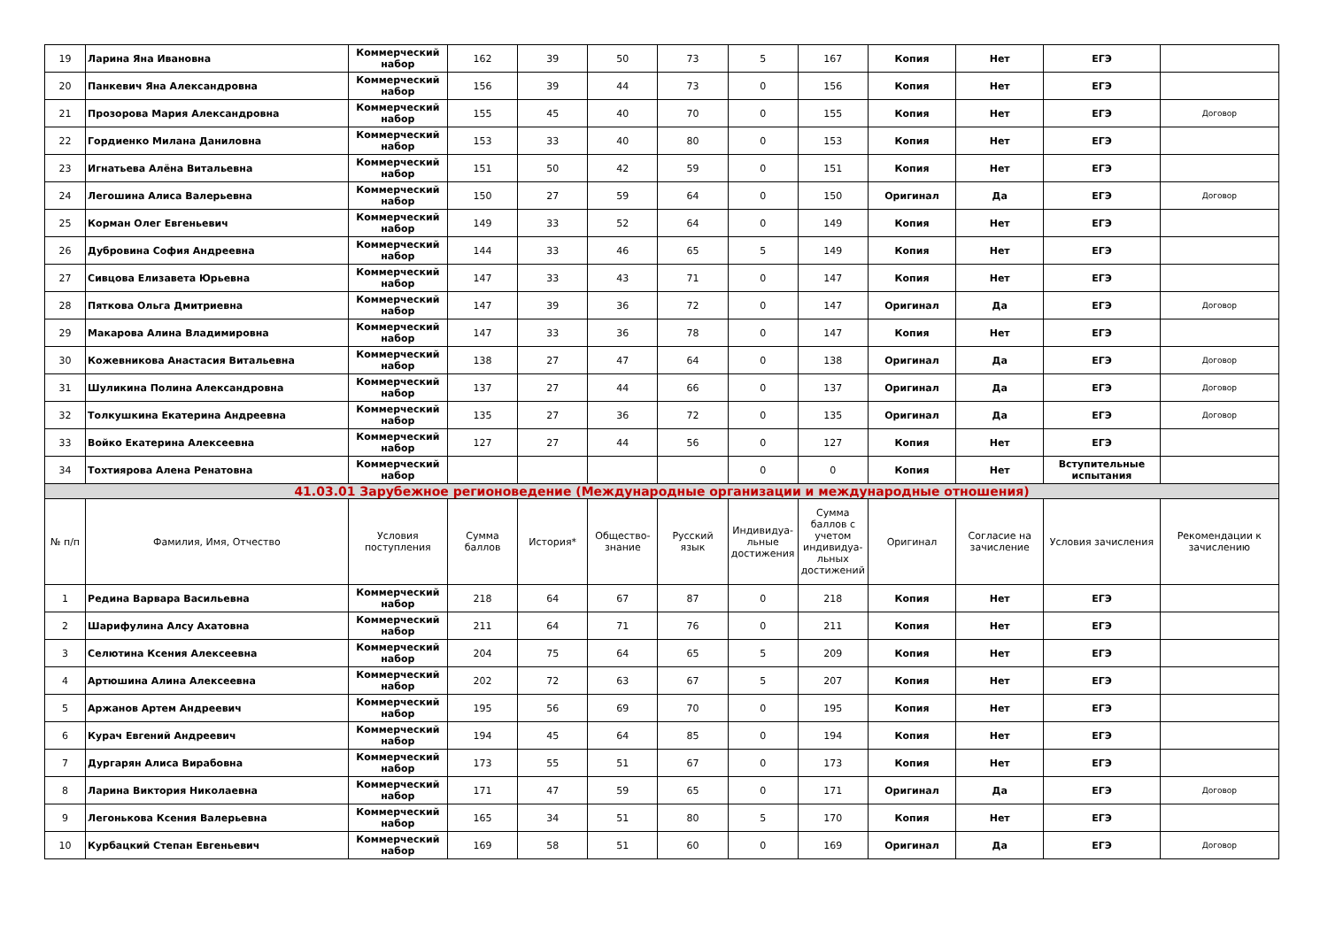| 19 | Ларина Яна Ивановна | Коммерческий набор | 162 | 39 | 50 | 73 | 5 | 167 | Копия | Нет | ЕГЭ | |
| 20 | Панкевич Яна Александровна | Коммерческий набор | 156 | 39 | 44 | 73 | 0 | 156 | Копия | Нет | ЕГЭ | |
| 21 | Прозорова Мария Александровна | Коммерческий набор | 155 | 45 | 40 | 70 | 0 | 155 | Копия | Нет | ЕГЭ | Договор |
| 22 | Гордиенко Милана Даниловна | Коммерческий набор | 153 | 33 | 40 | 80 | 0 | 153 | Копия | Нет | ЕГЭ | |
| 23 | Игнатьева Алёна Витальевна | Коммерческий набор | 151 | 50 | 42 | 59 | 0 | 151 | Копия | Нет | ЕГЭ | |
| 24 | Легошина Алиса Валерьевна | Коммерческий набор | 150 | 27 | 59 | 64 | 0 | 150 | Оригинал | Да | ЕГЭ | Договор |
| 25 | Корман Олег Евгеньевич | Коммерческий набор | 149 | 33 | 52 | 64 | 0 | 149 | Копия | Нет | ЕГЭ | |
| 26 | Дубровина София Андреевна | Коммерческий набор | 144 | 33 | 46 | 65 | 5 | 149 | Копия | Нет | ЕГЭ | |
| 27 | Сивцова Елизавета Юрьевна | Коммерческий набор | 147 | 33 | 43 | 71 | 0 | 147 | Копия | Нет | ЕГЭ | |
| 28 | Пяткова Ольга Дмитриевна | Коммерческий набор | 147 | 39 | 36 | 72 | 0 | 147 | Оригинал | Да | ЕГЭ | Договор |
| 29 | Макарова Алина Владимировна | Коммерческий набор | 147 | 33 | 36 | 78 | 0 | 147 | Копия | Нет | ЕГЭ | |
| 30 | Кожевникова Анастасия Витальевна | Коммерческий набор | 138 | 27 | 47 | 64 | 0 | 138 | Оригинал | Да | ЕГЭ | Договор |
| 31 | Шуликина Полина Александровна | Коммерческий набор | 137 | 27 | 44 | 66 | 0 | 137 | Оригинал | Да | ЕГЭ | Договор |
| 32 | Толкушкина Екатерина Андреевна | Коммерческий набор | 135 | 27 | 36 | 72 | 0 | 135 | Оригинал | Да | ЕГЭ | Договор |
| 33 | Войко Екатерина Алексеевна | Коммерческий набор | 127 | 27 | 44 | 56 | 0 | 127 | Копия | Нет | ЕГЭ | |
| 34 | Тохтиярова Алена Ренатовна | Коммерческий набор | | | | | 0 | 0 | Копия | Нет | Вступительные испытания | |
| 41.03.01 Зарубежное регионоведение (Международные организации и международные отношения) | | | | | | | | | | | | |
| № п/п | Фамилия, Имя, Отчество | Условия поступления | Сумма баллов | История* | Общество-знание | Русский язык | Индивидуа-льные достижения | Сумма баллов с учетом индивидуа-льных достижений | Оригинал | Согласие на зачисление | Условия зачисления | Рекомендации к зачислению |
| 1 | Редина Варвара Васильевна | Коммерческий набор | 218 | 64 | 67 | 87 | 0 | 218 | Копия | Нет | ЕГЭ | |
| 2 | Шарифулина Алсу Ахатовна | Коммерческий набор | 211 | 64 | 71 | 76 | 0 | 211 | Копия | Нет | ЕГЭ | |
| 3 | Селютина Ксения Алексеевна | Коммерческий набор | 204 | 75 | 64 | 65 | 5 | 209 | Копия | Нет | ЕГЭ | |
| 4 | Артюшина Алина Алексеевна | Коммерческий набор | 202 | 72 | 63 | 67 | 5 | 207 | Копия | Нет | ЕГЭ | |
| 5 | Аржанов Артем Андреевич | Коммерческий набор | 195 | 56 | 69 | 70 | 0 | 195 | Копия | Нет | ЕГЭ | |
| 6 | Курач Евгений Андреевич | Коммерческий набор | 194 | 45 | 64 | 85 | 0 | 194 | Копия | Нет | ЕГЭ | |
| 7 | Дургарян Алиса Вирабовна | Коммерческий набор | 173 | 55 | 51 | 67 | 0 | 173 | Копия | Нет | ЕГЭ | |
| 8 | Ларина Виктория Николаевна | Коммерческий набор | 171 | 47 | 59 | 65 | 0 | 171 | Оригинал | Да | ЕГЭ | Договор |
| 9 | Легонькова Ксения Валерьевна | Коммерческий набор | 165 | 34 | 51 | 80 | 5 | 170 | Копия | Нет | ЕГЭ | |
| 10 | Курбацкий Степан Евгеньевич | Коммерческий набор | 169 | 58 | 51 | 60 | 0 | 169 | Оригинал | Да | ЕГЭ | Договор |